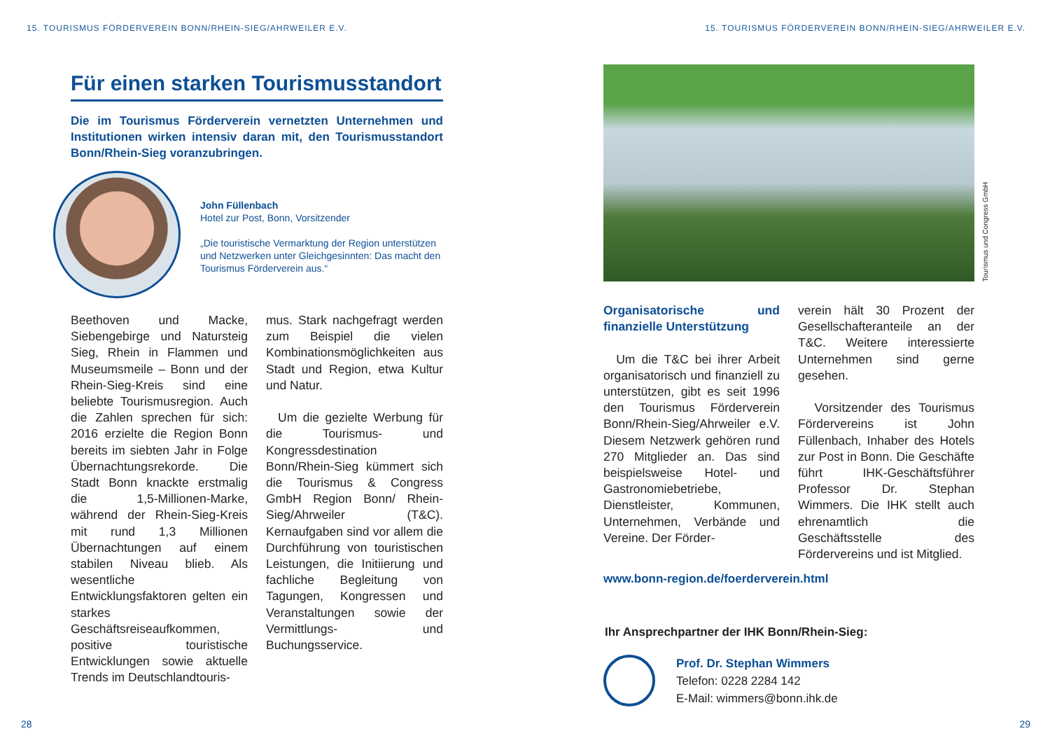15. TOURISMUS FÖRDERVEREIN BONN/RHEIN-SIEG/AHRWEILER E.V.
Für einen starken Tourismusstandort
Die im Tourismus Förderverein vernetzten Unternehmen und Institutionen wirken intensiv daran mit, den Tourismusstandort Bonn/Rhein-Sieg voranzubringen.
John Füllenbach
Hotel zur Post, Bonn, Vorsitzender
„Die touristische Vermarktung der Region unterstützen und Netzwerken unter Gleichgesinnten: Das macht den Tourismus Förderverein aus.“
Beethoven und Macke, Siebengebirge und Natursteig Sieg, Rhein in Flammen und Museumsmeile – Bonn und der Rhein-Sieg-Kreis sind eine beliebte Tourismusregion. Auch die Zahlen sprechen für sich: 2016 erzielte die Region Bonn bereits im siebten Jahr in Folge Übernachtungsrekorde. Die Stadt Bonn knackte erstmalig die 1,5-Millionen-Marke, während der Rhein-Sieg-Kreis mit rund 1,3 Millionen Übernachtungen auf einem stabilen Niveau blieb. Als wesentliche Entwicklungsfaktoren gelten ein starkes Geschäftsreiseaufkommen, positive touristische Entwicklungen sowie aktuelle Trends im Deutschlandtouris-
mus. Stark nachgefragt werden zum Beispiel die vielen Kombinationsmöglichkeiten aus Stadt und Region, etwa Kultur und Natur.
Um die gezielte Werbung für die Tourismus- und Kongressdestination Bonn/Rhein-Sieg kümmert sich die Tourismus & Congress GmbH Region Bonn/ Rhein-Sieg/Ahrweiler (T&C). Kernaufgaben sind vor allem die Durchführung von touristischen Leistungen, die Initiierung und fachliche Begleitung von Tagungen, Kongressen und Veranstaltungen sowie der Vermittlungs- und Buchungsservice.
28
15. TOURISMUS FÖRDERVEREIN BONN/RHEIN-SIEG/AHRWEILER E.V.
Tourismus und Congress GmbH
Organisatorische und finanzielle Unterstützung
Um die T&C bei ihrer Arbeit organisatorisch und finanziell zu unterstützen, gibt es seit 1996 den Tourismus Förderverein Bonn/Rhein-Sieg/Ahrweiler e.V. Diesem Netzwerk gehören rund 270 Mitglieder an. Das sind beispielsweise Hotel- und Gastronomiebetriebe, Dienstleister, Kommunen, Unternehmen, Verbände und Vereine. Der Förder-
verein hält 30 Prozent der Gesellschafteranteile an der T&C. Weitere interessierte Unternehmen sind gerne gesehen.
Vorsitzender des Tourismus Fördervereins ist John Füllenbach, Inhaber des Hotels zur Post in Bonn. Die Geschäfte führt IHK-Geschäftsführer Professor Dr. Stephan Wimmers. Die IHK stellt auch ehrenamtlich die Geschäftsstelle des Fördervereins und ist Mitglied.
www.bonn-region.de/foerderverein.html
Ihr Ansprechpartner der IHK Bonn/Rhein-Sieg:
Prof. Dr. Stephan Wimmers
Telefon: 0228 2284 142
E-Mail: wimmers@bonn.ihk.de
29